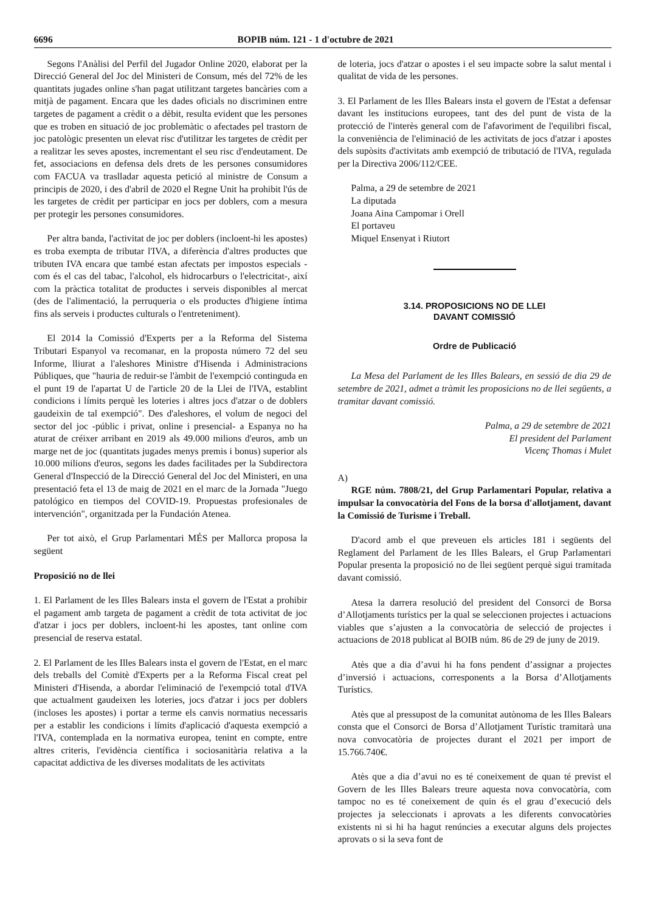6696 BOPIB núm. 121 - 1 d'octubre de 2021
Segons l'Anàlisi del Perfil del Jugador Online 2020, elaborat per la Direcció General del Joc del Ministeri de Consum, més del 72% de les quantitats jugades online s'han pagat utilitzant targetes bancàries com a mitjà de pagament. Encara que les dades oficials no discriminen entre targetes de pagament a crèdit o a dèbit, resulta evident que les persones que es troben en situació de joc problemàtic o afectades pel trastorn de joc patològic presenten un elevat risc d'utilitzar les targetes de crèdit per a realitzar les seves apostes, incrementant el seu risc d'endeutament. De fet, associacions en defensa dels drets de les persones consumidores com FACUA va traslladar aquesta petició al ministre de Consum a principis de 2020, i des d'abril de 2020 el Regne Unit ha prohibit l'ús de les targetes de crèdit per participar en jocs per doblers, com a mesura per protegir les persones consumidores.
Per altra banda, l'activitat de joc per doblers (incloent-hi les apostes) es troba exempta de tributar l'IVA, a diferència d'altres productes que tributen IVA encara que també estan afectats per impostos especials -com és el cas del tabac, l'alcohol, els hidrocarburs o l'electricitat-, així com la pràctica totalitat de productes i serveis disponibles al mercat (des de l'alimentació, la perruqueria o els productes d'higiene íntima fins als serveis i productes culturals o l'entreteniment).
El 2014 la Comissió d'Experts per a la Reforma del Sistema Tributari Espanyol va recomanar, en la proposta número 72 del seu Informe, lliurat a l'aleshores Ministre d'Hisenda i Administracions Públiques, que "hauria de reduir-se l'àmbit de l'exempció continguda en el punt 19 de l'apartat U de l'article 20 de la Llei de l'IVA, establint condicions i límits perquè les loteries i altres jocs d'atzar o de doblers gaudeixin de tal exempció". Des d'aleshores, el volum de negoci del sector del joc -públic i privat, online i presencial- a Espanya no ha aturat de créixer arribant en 2019 als 49.000 milions d'euros, amb un marge net de joc (quantitats jugades menys premis i bonus) superior als 10.000 milions d'euros, segons les dades facilitades per la Subdirectora General d'Inspecció de la Direcció General del Joc del Ministeri, en una presentació feta el 13 de maig de 2021 en el marc de la Jornada "Juego patológico en tiempos del COVID-19. Propuestas profesionales de intervención", organitzada per la Fundación Atenea.
Per tot això, el Grup Parlamentari MÉS per Mallorca proposa la següent
Proposició no de llei
1. El Parlament de les Illes Balears insta el govern de l'Estat a prohibir el pagament amb targeta de pagament a crèdit de tota activitat de joc d'atzar i jocs per doblers, incloent-hi les apostes, tant online com presencial de reserva estatal.
2. El Parlament de les Illes Balears insta el govern de l'Estat, en el marc dels treballs del Comitè d'Experts per a la Reforma Fiscal creat pel Ministeri d'Hisenda, a abordar l'eliminació de l'exempció total d'IVA que actualment gaudeixen les loteries, jocs d'atzar i jocs per doblers (incloses les apostes) i portar a terme els canvis normatius necessaris per a establir les condicions i límits d'aplicació d'aquesta exempció a l'IVA, contemplada en la normativa europea, tenint en compte, entre altres criteris, l'evidència científica i sociosanitària relativa a la capacitat addictiva de les diverses modalitats de les activitats
de loteria, jocs d'atzar o apostes i el seu impacte sobre la salut mental i qualitat de vida de les persones.
3. El Parlament de les Illes Balears insta el govern de l'Estat a defensar davant les institucions europees, tant des del punt de vista de la protecció de l'interès general com de l'afavoriment de l'equilibri fiscal, la conveniència de l'eliminació de les activitats de jocs d'atzar i apostes dels supòsits d'activitats amb exempció de tributació de l'IVA, regulada per la Directiva 2006/112/CEE.
Palma, a 29 de setembre de 2021
La diputada
Joana Aina Campomar i Orell
El portaveu
Miquel Ensenyat i Riutort
3.14. PROPOSICIONS NO DE LLEI
DAVANT COMISSIÓ
Ordre de Publicació
La Mesa del Parlament de les Illes Balears, en sessió de dia 29 de setembre de 2021, admet a tràmit les proposicions no de llei següents, a tramitar davant comissió.
Palma, a 29 de setembre de 2021
El president del Parlament
Vicenç Thomas i Mulet
A)
RGE núm. 7808/21, del Grup Parlamentari Popular, relativa a impulsar la convocatòria del Fons de la borsa d'allotjament, davant la Comissió de Turisme i Treball.
D'acord amb el que preveuen els articles 181 i següents del Reglament del Parlament de les Illes Balears, el Grup Parlamentari Popular presenta la proposició no de llei següent perquè sigui tramitada davant comissió.
Atesa la darrera resolució del president del Consorci de Borsa d’Allotjaments turístics per la qual se seleccionen projectes i actuacions viables que s’ajusten a la convocatòria de selecció de projectes i actuacions de 2018 publicat al BOIB núm. 86 de 29 de juny de 2019.
Atès que a dia d’avui hi ha fons pendent d’assignar a projectes d’inversió i actuacions, corresponents a la Borsa d’Allotjaments Turístics.
Atès que al pressupost de la comunitat autònoma de les Illes Balears consta que el Consorci de Borsa d’Allotjament Turístic tramitarà una nova convocatòria de projectes durant el 2021 per import de 15.766.740€.
Atès que a dia d’avui no es té coneixement de quan té previst el Govern de les Illes Balears treure aquesta nova convocatòria, com tampoc no es té coneixement de quin és el grau d’execució dels projectes ja seleccionats i aprovats a les diferents convocatòries existents ni si hi ha hagut renúncies a executar alguns dels projectes aprovats o si la seva font de